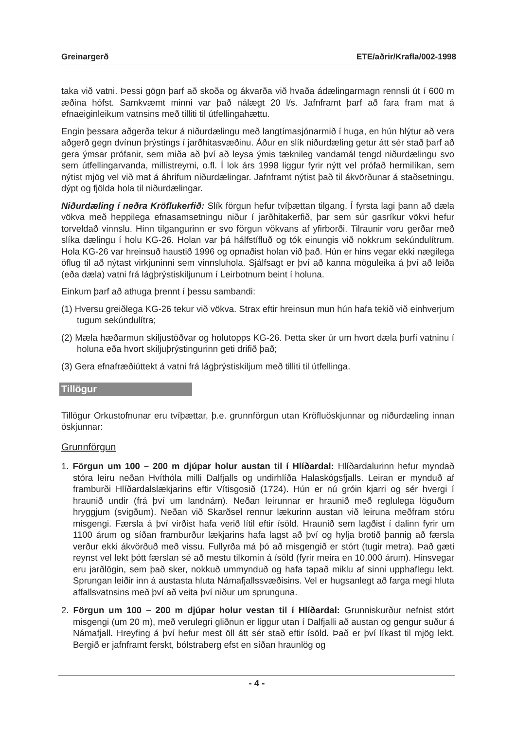Greinargerð ETE/aðrir/Krafla/002-1998
taka við vatni. Þessi gögn þarf að skoða og ákvarða við hvaða ádælingarmagn rennsli út í 600 m æðina hófst. Samkvæmt minni var það nálægt 20 l/s. Jafnframt þarf að fara fram mat á efnaeiginleikum vatnsins með tilliti til útfellingahættu.
Engin þessara aðgerða tekur á niðurdælingu með langtímasjónarmið í huga, en hún hlýtur að vera aðgerð gegn dvínun þrýstings í jarðhitasvæðinu. Áður en slík niðurdæling getur átt sér stað þarf að gera ýmsar prófanir, sem miða að því að leysa ýmis tæknileg vandamál tengd niðurdælingu svo sem útfellingarvanda, millistreymi, o.fl. Í lok árs 1998 liggur fyrir nýtt vel prófað hermilíkan, sem nýtist mjög vel við mat á áhrifum niðurdælingar. Jafnframt nýtist það til ákvörðunar á staðsetningu, dýpt og fjölda hola til niðurdælingar.
Niðurdæling í neðra Kröflukerfið: Slík förgun hefur tvíþættan tilgang. Í fyrsta lagi þann að dæla vökva með heppilega efnasamsetningu niður í jarðhitakerfið, þar sem súr gasríkur vökvi hefur torveldað vinnslu. Hinn tilgangurinn er svo förgun vökvans af yfirborði. Tilraunir voru gerðar með slíka dælingu í holu KG-26. Holan var þá hálfstífluð og tók einungis við nokkrum sekúndulítrum. Hola KG-26 var hreinsuð haustið 1996 og opnaðist holan við það. Hún er hins vegar ekki nægilega öflug til að nýtast virkjuninni sem vinnsluhola. Sjálfsagt er því að kanna möguleika á því að leiða (eða dæla) vatni frá lágþrýstiskiljunum í Leirbotnum beint í holuna.
Einkum þarf að athuga þrennt í þessu sambandi:
(1) Hversu greiðlega KG-26 tekur við vökva. Strax eftir hreinsun mun hún hafa tekið við einhverjum tugum sekúndulítra;
(2) Mæla hæðarmun skiljustöðvar og holutopps KG-26. Þetta sker úr um hvort dæla þurfi vatninu í holuna eða hvort skiljuþrýstingurinn geti drifið það;
(3) Gera efnafræðiúttekt á vatni frá lágþrýstiskiljum með tilliti til útfellinga.
Tillögur
Tillögur Orkustofnunar eru tvíþættar, þ.e. grunnförgun utan Kröfluöskjunnar og niðurdæling innan öskjunnar:
Grunnförgun
1. Förgun um 100 – 200 m djúpar holur austan til í Hlíðardal: Hlíðardalurinn hefur myndað stóra leiru neðan Hvíthóla milli Dalfjalls og undirhlíða Halaskógsfjalls. Leiran er mynduð af framburði Hlíðardalslækjarins eftir Vítisgosið (1724). Hún er nú gróin kjarri og sér hvergi í hraunið undir (frá því um landnám). Neðan leirunnar er hraunið með reglulega löguðum hryggjum (svigðum). Neðan við Skarðsel rennur lækurinn austan við leiruna meðfram stóru misgengi. Færsla á því virðist hafa verið lítil eftir ísöld. Hraunið sem lagðist í dalinn fyrir um 1100 árum og síðan framburður lækjarins hafa lagst að því og hylja brotið þannig að færsla verður ekki ákvörðuð með vissu. Fullyrða má þó að misgengið er stórt (tugir metra). Það gæti reynst vel lekt þótt færslan sé að mestu tilkomin á ísöld (fyrir meira en 10.000 árum). Hinsvegar eru jarðlögin, sem það sker, nokkuð ummynduð og hafa tapað miklu af sinni upphaflegu lekt. Sprungan leiðir inn á austasta hluta Námafjallssvæðisins. Vel er hugsanlegt að farga megi hluta affallsvatnsins með því að veita því niður um sprunguna.
2. Förgun um 100 – 200 m djúpar holur vestan til í Hlíðardal: Grunniskurður nefnist stórt misgengi (um 20 m), með verulegri gliðnun er liggur utan í Dalfjalli að austan og gengur suður á Námafjall. Hreyfing á því hefur mest öll átt sér stað eftir ísöld. Það er því líkast til mjög lekt. Bergið er jafnframt ferskt, bólstraberg efst en síðan hraunlög og
- 4 -